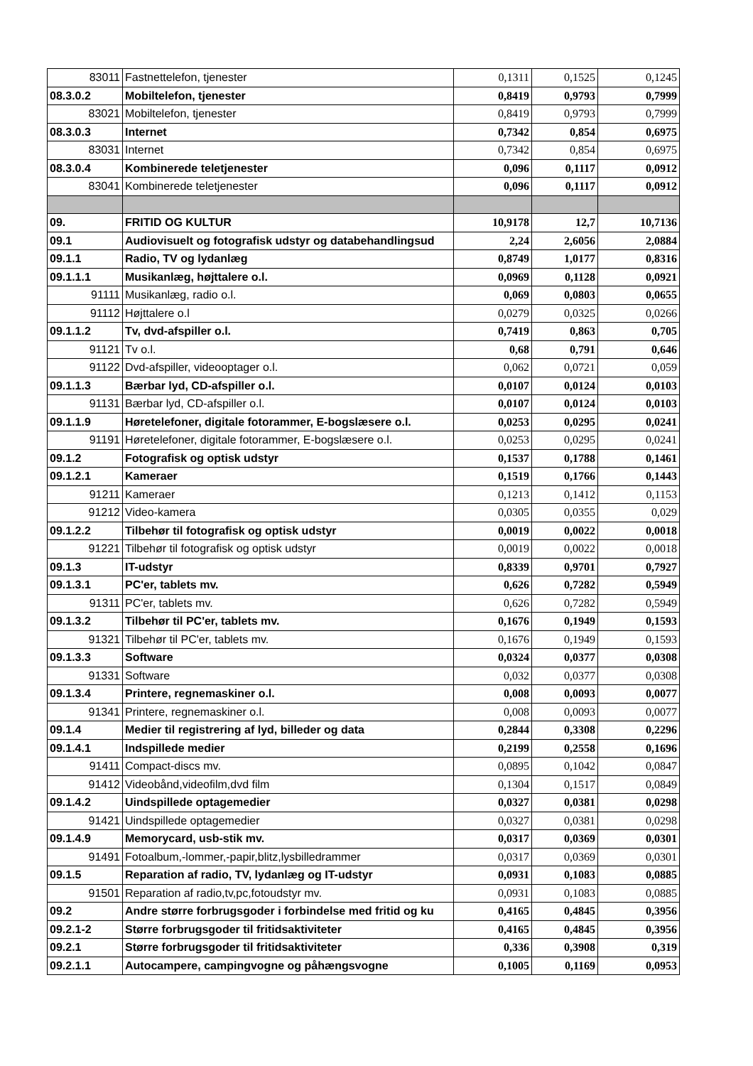| 83011 | Fastnettelefon, tjenester | 0,1311 | 0,1525 | 0,1245 |
| 08.3.0.2 | Mobiltelefon, tjenester | 0,8419 | 0,9793 | 0,7999 |
| 83021 | Mobiltelefon, tjenester | 0,8419 | 0,9793 | 0,7999 |
| 08.3.0.3 | Internet | 0,7342 | 0,854 | 0,6975 |
| 83031 | Internet | 0,7342 | 0,854 | 0,6975 |
| 08.3.0.4 | Kombinerede teletjenester | 0,096 | 0,1117 | 0,0912 |
| 83041 | Kombinerede teletjenester | 0,096 | 0,1117 | 0,0912 |
| 09. | FRITID OG KULTUR | 10,9178 | 12,7 | 10,7136 |
| 09.1 | Audiovisuelt og fotografisk udstyr og databehandlingsud | 2,24 | 2,6056 | 2,0884 |
| 09.1.1 | Radio, TV og lydanlæg | 0,8749 | 1,0177 | 0,8316 |
| 09.1.1.1 | Musikanlæg, højttalere o.l. | 0,0969 | 0,1128 | 0,0921 |
| 91111 | Musikanlæg, radio o.l. | 0,069 | 0,0803 | 0,0655 |
| 91112 | Højttalere o.l | 0,0279 | 0,0325 | 0,0266 |
| 09.1.1.2 | Tv, dvd-afspiller o.l. | 0,7419 | 0,863 | 0,705 |
| 91121 | Tv o.l. | 0,68 | 0,791 | 0,646 |
| 91122 | Dvd-afspiller, videooptager o.l. | 0,062 | 0,0721 | 0,059 |
| 09.1.1.3 | Bærbar lyd, CD-afspiller o.l. | 0,0107 | 0,0124 | 0,0103 |
| 91131 | Bærbar lyd, CD-afspiller o.l. | 0,0107 | 0,0124 | 0,0103 |
| 09.1.1.9 | Høretelefoner, digitale fotorammer, E-bogslæsere o.l. | 0,0253 | 0,0295 | 0,0241 |
| 91191 | Høretelefoner, digitale fotorammer, E-bogslæsere o.l. | 0,0253 | 0,0295 | 0,0241 |
| 09.1.2 | Fotografisk og optisk udstyr | 0,1537 | 0,1788 | 0,1461 |
| 09.1.2.1 | Kameraer | 0,1519 | 0,1766 | 0,1443 |
| 91211 | Kameraer | 0,1213 | 0,1412 | 0,1153 |
| 91212 | Video-kamera | 0,0305 | 0,0355 | 0,029 |
| 09.1.2.2 | Tilbehør til fotografisk og optisk udstyr | 0,0019 | 0,0022 | 0,0018 |
| 91221 | Tilbehør til fotografisk og optisk udstyr | 0,0019 | 0,0022 | 0,0018 |
| 09.1.3 | IT-udstyr | 0,8339 | 0,9701 | 0,7927 |
| 09.1.3.1 | PC'er, tablets mv. | 0,626 | 0,7282 | 0,5949 |
| 91311 | PC'er, tablets mv. | 0,626 | 0,7282 | 0,5949 |
| 09.1.3.2 | Tilbehør til PC'er, tablets mv. | 0,1676 | 0,1949 | 0,1593 |
| 91321 | Tilbehør til PC'er, tablets mv. | 0,1676 | 0,1949 | 0,1593 |
| 09.1.3.3 | Software | 0,0324 | 0,0377 | 0,0308 |
| 91331 | Software | 0,032 | 0,0377 | 0,0308 |
| 09.1.3.4 | Printere, regnemaskiner o.l. | 0,008 | 0,0093 | 0,0077 |
| 91341 | Printere, regnemaskiner o.l. | 0,008 | 0,0093 | 0,0077 |
| 09.1.4 | Medier til registrering af lyd, billeder og data | 0,2844 | 0,3308 | 0,2296 |
| 09.1.4.1 | Indspillede medier | 0,2199 | 0,2558 | 0,1696 |
| 91411 | Compact-discs mv. | 0,0895 | 0,1042 | 0,0847 |
| 91412 | Videobånd,videofilm,dvd film | 0,1304 | 0,1517 | 0,0849 |
| 09.1.4.2 | Uindspillede optagemedier | 0,0327 | 0,0381 | 0,0298 |
| 91421 | Uindspillede optagemedier | 0,0327 | 0,0381 | 0,0298 |
| 09.1.4.9 | Memorycard, usb-stik mv. | 0,0317 | 0,0369 | 0,0301 |
| 91491 | Fotoalbum,-lommer,-papir,blitz,lysbilledrammer | 0,0317 | 0,0369 | 0,0301 |
| 09.1.5 | Reparation af radio, TV, lydanlæg og IT-udstyr | 0,0931 | 0,1083 | 0,0885 |
| 91501 | Reparation af radio,tv,pc,fotoudstyr mv. | 0,0931 | 0,1083 | 0,0885 |
| 09.2 | Andre større forbrugsgoder i forbindelse med fritid og ku | 0,4165 | 0,4845 | 0,3956 |
| 09.2.1-2 | Større forbrugsgoder til fritidsaktiviteter | 0,4165 | 0,4845 | 0,3956 |
| 09.2.1 | Større forbrugsgoder til fritidsaktiviteter | 0,336 | 0,3908 | 0,319 |
| 09.2.1.1 | Autocampere, campingvogne og påhængsvogne | 0,1005 | 0,1169 | 0,0953 |